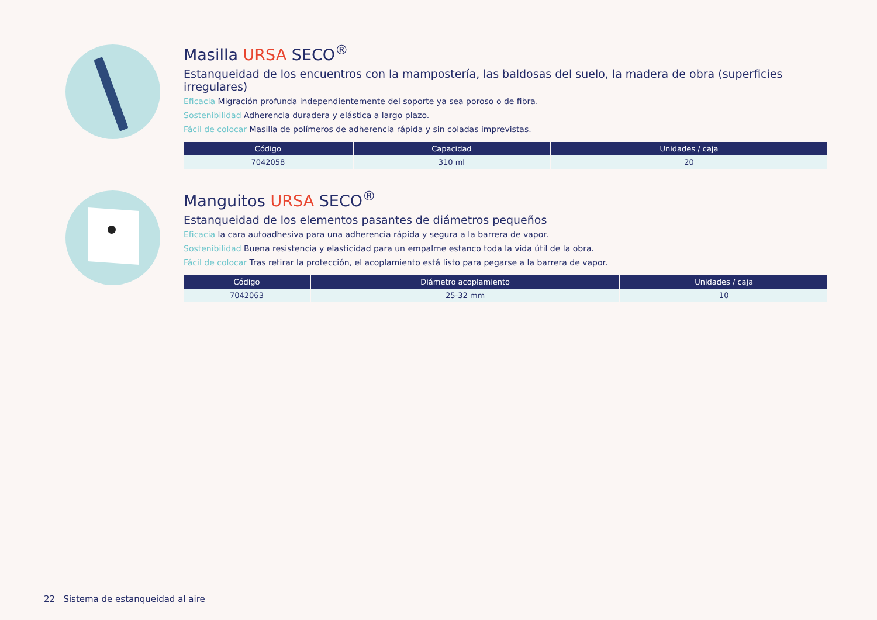Masilla URSA SECO<sup>®</sup>
Estanqueidad de los encuentros con la mampostería, las baldosas del suelo, la madera de obra (superficies irregulares)
Eficacia Migración profunda independientemente del soporte ya sea poroso o de fibra.
Sostenibilidad Adherencia duradera y elástica a largo plazo.
Fácil de colocar Masilla de polímeros de adherencia rápida y sin coladas imprevistas.
| Código | Capacidad | Unidades / caja |
| --- | --- | --- |
| 7042058 | 310 ml | 20 |
Manguitos URSA SECO<sup>®</sup>
Estanqueidad de los elementos pasantes de diámetros pequeños
Eficacia la cara autoadhesiva para una adherencia rápida y segura a la barrera de vapor.
Sostenibilidad Buena resistencia y elasticidad para un empalme estanco toda la vida útil de la obra.
Fácil de colocar Tras retirar la protección, el acoplamiento está listo para pegarse a la barrera de vapor.
| Código | Diámetro acoplamiento | Unidades / caja |
| --- | --- | --- |
| 7042063 | 25-32 mm | 10 |
22 Sistema de estanqueidad al aire